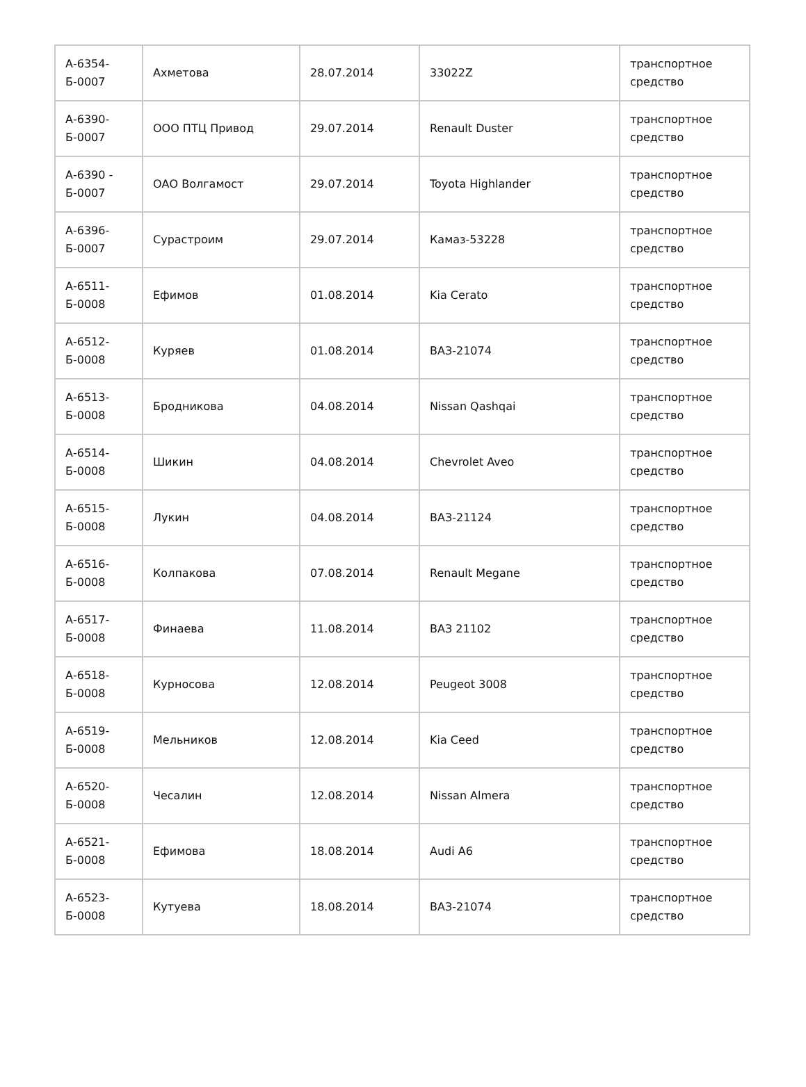| А-6354- Б-0007 | Ахметова | 28.07.2014 | 33022Z | транспортное средство |
| А-6390- Б-0007 | ООО ПТЦ Привод | 29.07.2014 | Renault Duster | транспортное средство |
| А-6390 - Б-0007 | ОАО Волгамост | 29.07.2014 | Toyota Highlander | транспортное средство |
| А-6396-Б-0007 | Сурастроим | 29.07.2014 | Камаз-53228 | транспортное средство |
| А-6511-Б-0008 | Ефимов | 01.08.2014 | Kia Cerato | транспортное средство |
| А-6512-Б-0008 | Куряев | 01.08.2014 | ВАЗ-21074 | транспортное средство |
| А-6513-Б-0008 | Бродникова | 04.08.2014 | Nissan Qashqai | транспортное средство |
| А-6514-Б-0008 | Шикин | 04.08.2014 | Chevrolet Aveo | транспортное средство |
| А-6515-Б-0008 | Лукин | 04.08.2014 | ВАЗ-21124 | транспортное средство |
| А-6516-Б-0008 | Колпакова | 07.08.2014 | Renault Megane | транспортное средство |
| А-6517-Б-0008 | Финаева | 11.08.2014 | ВАЗ 21102 | транспортное средство |
| А-6518-Б-0008 | Курносова | 12.08.2014 | Peugeot 3008 | транспортное средство |
| А-6519-Б-0008 | Мельников | 12.08.2014 | Kia Ceed | транспортное средство |
| А-6520-Б-0008 | Чесалин | 12.08.2014 | Nissan Almera | транспортное средство |
| А-6521-Б-0008 | Ефимова | 18.08.2014 | Audi A6 | транспортное средство |
| А-6523-Б-0008 | Кутуева | 18.08.2014 | ВАЗ-21074 | транспортное средство |